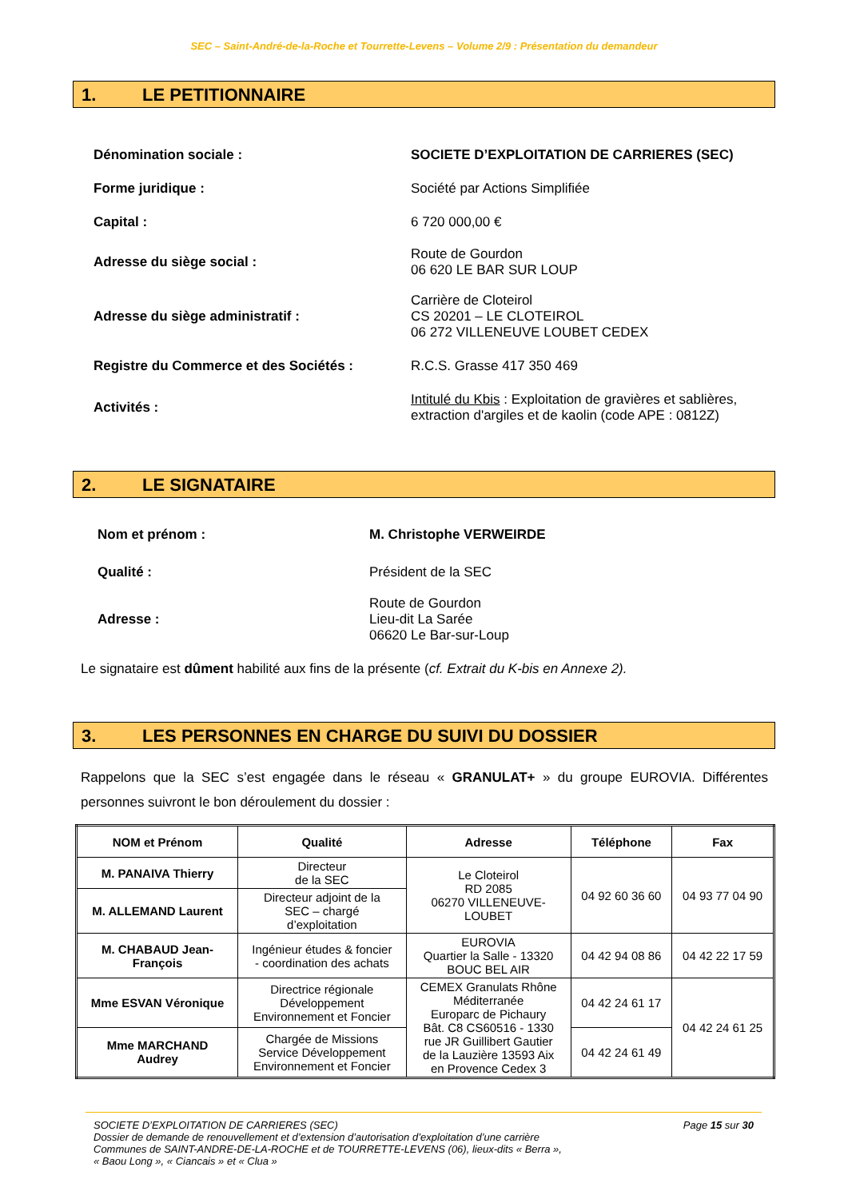SEC – Saint-André-de-la-Roche et Tourrette-Levens – Volume 2/9 : Présentation du demandeur
1. LE PETITIONNAIRE
| Dénomination sociale : | SOCIETE D’EXPLOITATION DE CARRIERES (SEC) |
| Forme juridique : | Société par Actions Simplifiée |
| Capital : | 6 720 000,00 € |
| Adresse du siège social : | Route de Gourdon 06 620 LE BAR SUR LOUP |
| Adresse du siège administratif : | Carrière de Cloteirol CS 20201 – LE CLOTEIROL 06 272 VILLENEUVE LOUBET CEDEX |
| Registre du Commerce et des Sociétés : | R.C.S. Grasse 417 350 469 |
| Activités : | Intitulé du Kbis : Exploitation de gravières et sablières, extraction d'argiles et de kaolin (code APE : 0812Z) |
2. LE SIGNATAIRE
| Nom et prénom : | M. Christophe VERWEIRDE |
| Qualité : | Président de la SEC |
| Adresse : | Route de Gourdon Lieu-dit La Sarée 06620 Le Bar-sur-Loup |
Le signataire est dûment habilité aux fins de la présente (cf. Extrait du K-bis en Annexe 2).
3. LES PERSONNES EN CHARGE DU SUIVI DU DOSSIER
Rappelons que la SEC s’est engagée dans le réseau « GRANULAT+ » du groupe EUROVIA. Différentes personnes suivront le bon déroulement du dossier :
| NOM et Prénom | Qualité | Adresse | Téléphone | Fax |
| --- | --- | --- | --- | --- |
| M. PANAIVA Thierry | Directeur de la SEC | Le Cloteirol RD 2085 06270 VILLENEUVE- LOUBET | 04 92 60 36 60 | 04 93 77 04 90 |
| M. ALLEMAND Laurent | Directeur adjoint de la SEC – chargé d’exploitation | | | |
| M. CHABAUD Jean- François | Ingénieur études & foncier - coordination des achats | EUROVIA Quartier la Salle - 13320 BOUC BEL AIR | 04 42 94 08 86 | 04 42 22 17 59 |
| Mme ESVAN Véronique | Directrice régionale Développement Environnement et Foncier | CEMEX Granulats Rhône Méditerranée Europarc de Pichaury Bât. C8 CS60516 - 1330 rue JR Guillibert Gautier de la Lauzière 13593 Aix en Provence Cedex 3 | 04 42 24 61 17 | 04 42 24 61 25 |
| Mme MARCHAND Audrey | Chargée de Missions Service Développement Environnement et Foncier | | 04 42 24 61 49 | |
Page 15 sur 30
SOCIETE D’EXPLOITATION DE CARRIERES (SEC)
Dossier de demande de renouvellement et d’extension d’autorisation d’exploitation d’une carrière
Communes de SAINT-ANDRE-DE-LA-ROCHE et de TOURRETTE-LEVENS (06), lieux-dits « Berra »,
« Baou Long », « Ciancais » et « Clua »